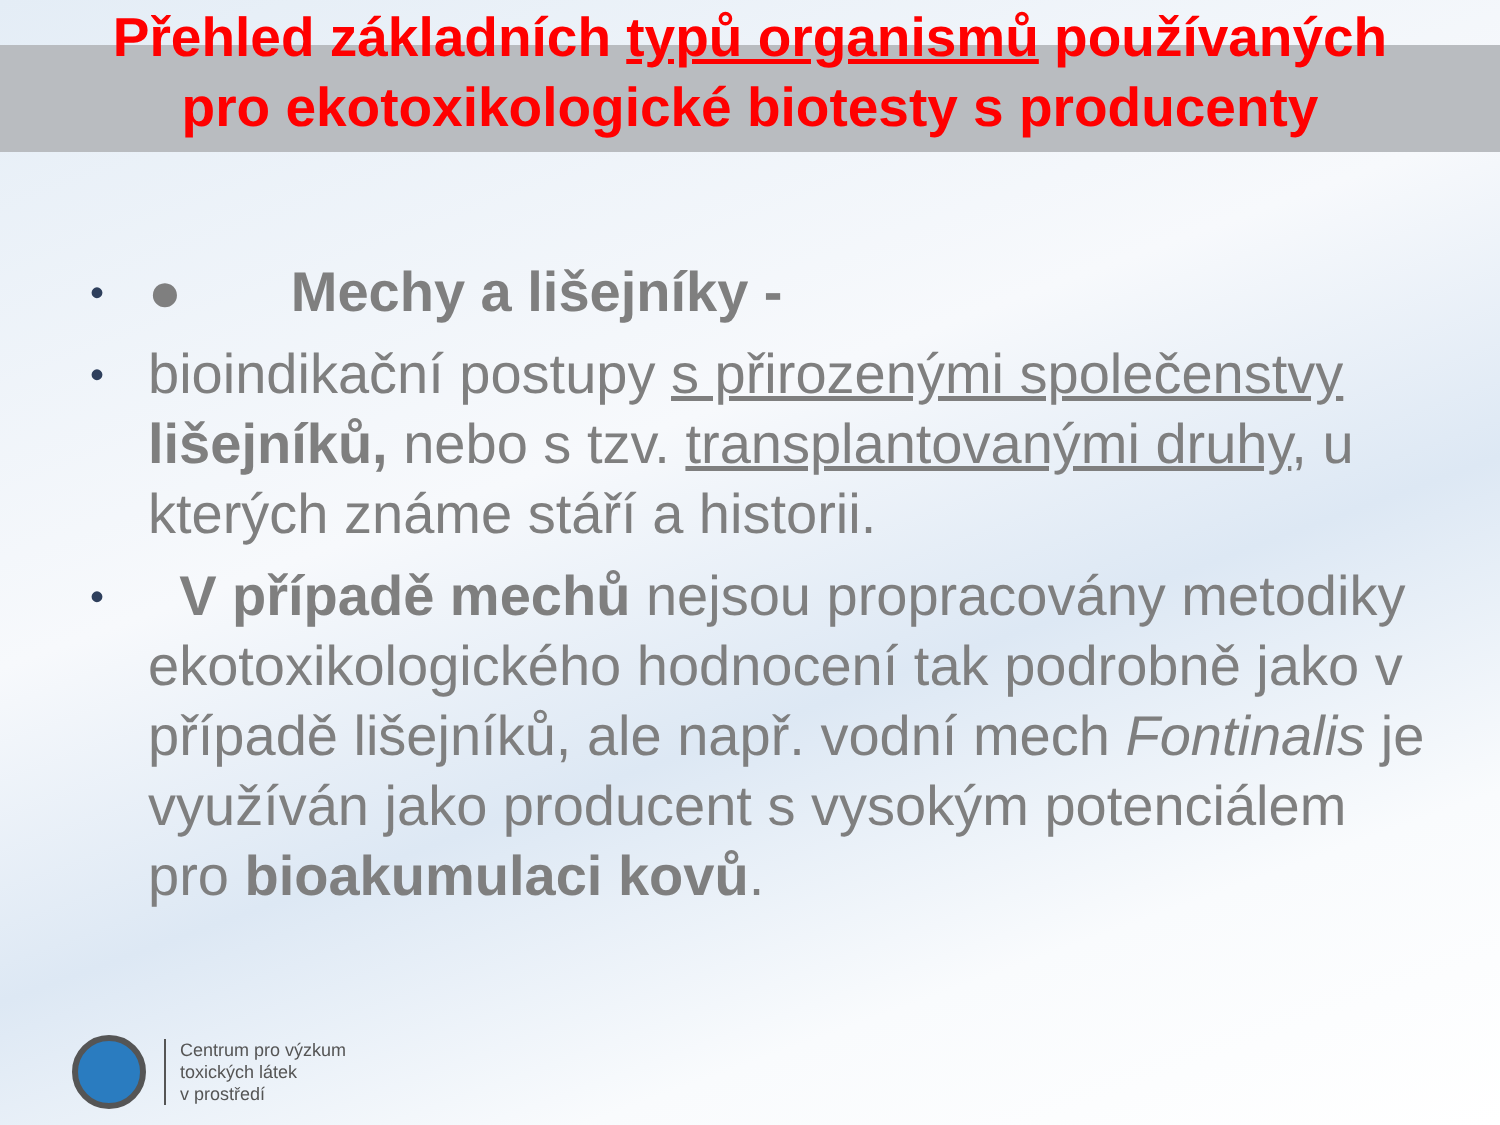Přehled základních typů organismů používaných
pro ekotoxikologické biotesty s producenty
• ● Mechy a lišejníky -
• bioindikační postupy s přirozenými společenstvy lišejníků, nebo s tzv. transplantovanými druhy, u kterých známe stáří a historii.
• V případě mechů nejsou propracovány metodiky ekotoxikologického hodnocení tak podrobně jako v případě lišejníků, ale např. vodní mech Fontinalis je využíván jako producent s vysokým potenciálem pro bioakumulaci kovů.
Centrum pro výzkum
toxických látek
v prostředí